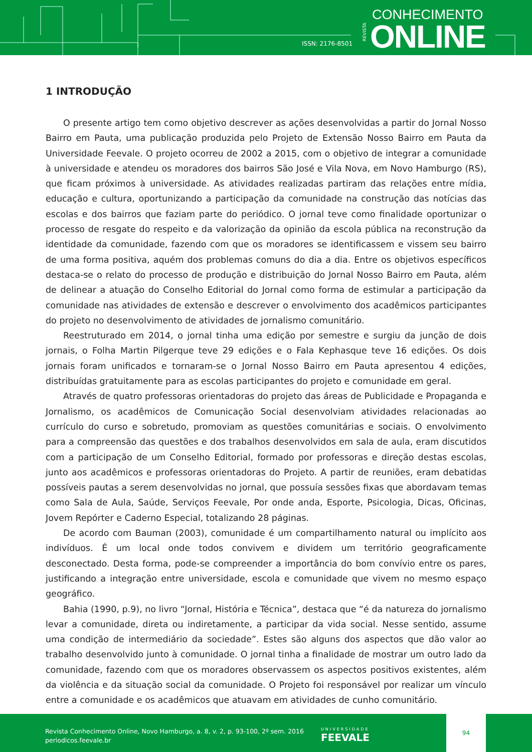ISSN: 2176-8501
REVISTA
CONHECIMENTO
ONLINE
1 INTRODUÇÃO
O presente artigo tem como objetivo descrever as ações desenvolvidas a partir do Jornal Nosso Bairro em Pauta, uma publicação produzida pelo Projeto de Extensão Nosso Bairro em Pauta da Universidade Feevale. O projeto ocorreu de 2002 a 2015, com o objetivo de integrar a comunidade à universidade e atendeu os moradores dos bairros São José e Vila Nova, em Novo Hamburgo (RS), que ficam próximos à universidade. As atividades realizadas partiram das relações entre mídia, educação e cultura, oportunizando a participação da comunidade na construção das notícias das escolas e dos bairros que faziam parte do periódico. O jornal teve como finalidade oportunizar o processo de resgate do respeito e da valorização da opinião da escola pública na reconstrução da identidade da comunidade, fazendo com que os moradores se identificassem e vissem seu bairro de uma forma positiva, aquém dos problemas comuns do dia a dia. Entre os objetivos específicos destaca-se o relato do processo de produção e distribuição do Jornal Nosso Bairro em Pauta, além de delinear a atuação do Conselho Editorial do Jornal como forma de estimular a participação da comunidade nas atividades de extensão e descrever o envolvimento dos acadêmicos participantes do projeto no desenvolvimento de atividades de jornalismo comunitário.
Reestruturado em 2014, o jornal tinha uma edição por semestre e surgiu da junção de dois jornais, o Folha Martin Pilgerque teve 29 edições e o Fala Kephasque teve 16 edições. Os dois jornais foram unificados e tornaram-se o Jornal Nosso Bairro em Pauta apresentou 4 edições, distribuídas gratuitamente para as escolas participantes do projeto e comunidade em geral.
Através de quatro professoras orientadoras do projeto das áreas de Publicidade e Propaganda e Jornalismo, os acadêmicos de Comunicação Social desenvolviam atividades relacionadas ao currículo do curso e sobretudo, promoviam as questões comunitárias e sociais. O envolvimento para a compreensão das questões e dos trabalhos desenvolvidos em sala de aula, eram discutidos com a participação de um Conselho Editorial, formado por professoras e direção destas escolas, junto aos acadêmicos e professoras orientadoras do Projeto. A partir de reuniões, eram debatidas possíveis pautas a serem desenvolvidas no jornal, que possuía sessões fixas que abordavam temas como Sala de Aula, Saúde, Serviços Feevale, Por onde anda, Esporte, Psicologia, Dicas, Oficinas, Jovem Repórter e Caderno Especial, totalizando 28 páginas.
De acordo com Bauman (2003), comunidade é um compartilhamento natural ou implícito aos indivíduos. É um local onde todos convivem e dividem um território geograficamente desconectado. Desta forma, pode-se compreender a importância do bom convívio entre os pares, justificando a integração entre universidade, escola e comunidade que vivem no mesmo espaço geográfico.
Bahia (1990, p.9), no livro “Jornal, História e Técnica”, destaca que “é da natureza do jornalismo levar a comunidade, direta ou indiretamente, a participar da vida social. Nesse sentido, assume uma condição de intermediário da sociedade”. Estes são alguns dos aspectos que dão valor ao trabalho desenvolvido junto à comunidade. O jornal tinha a finalidade de mostrar um outro lado da comunidade, fazendo com que os moradores observassem os aspectos positivos existentes, além da violência e da situação social da comunidade. O Projeto foi responsável por realizar um vínculo entre a comunidade e os acadêmicos que atuavam em atividades de cunho comunitário.
Revista Conhecimento Online, Novo Hamburgo, a. 8, v. 2, p. 93-100, 2º sem. 2016
periodicos.feevale.br
UNIVERSIDADE
FEEVALE
94